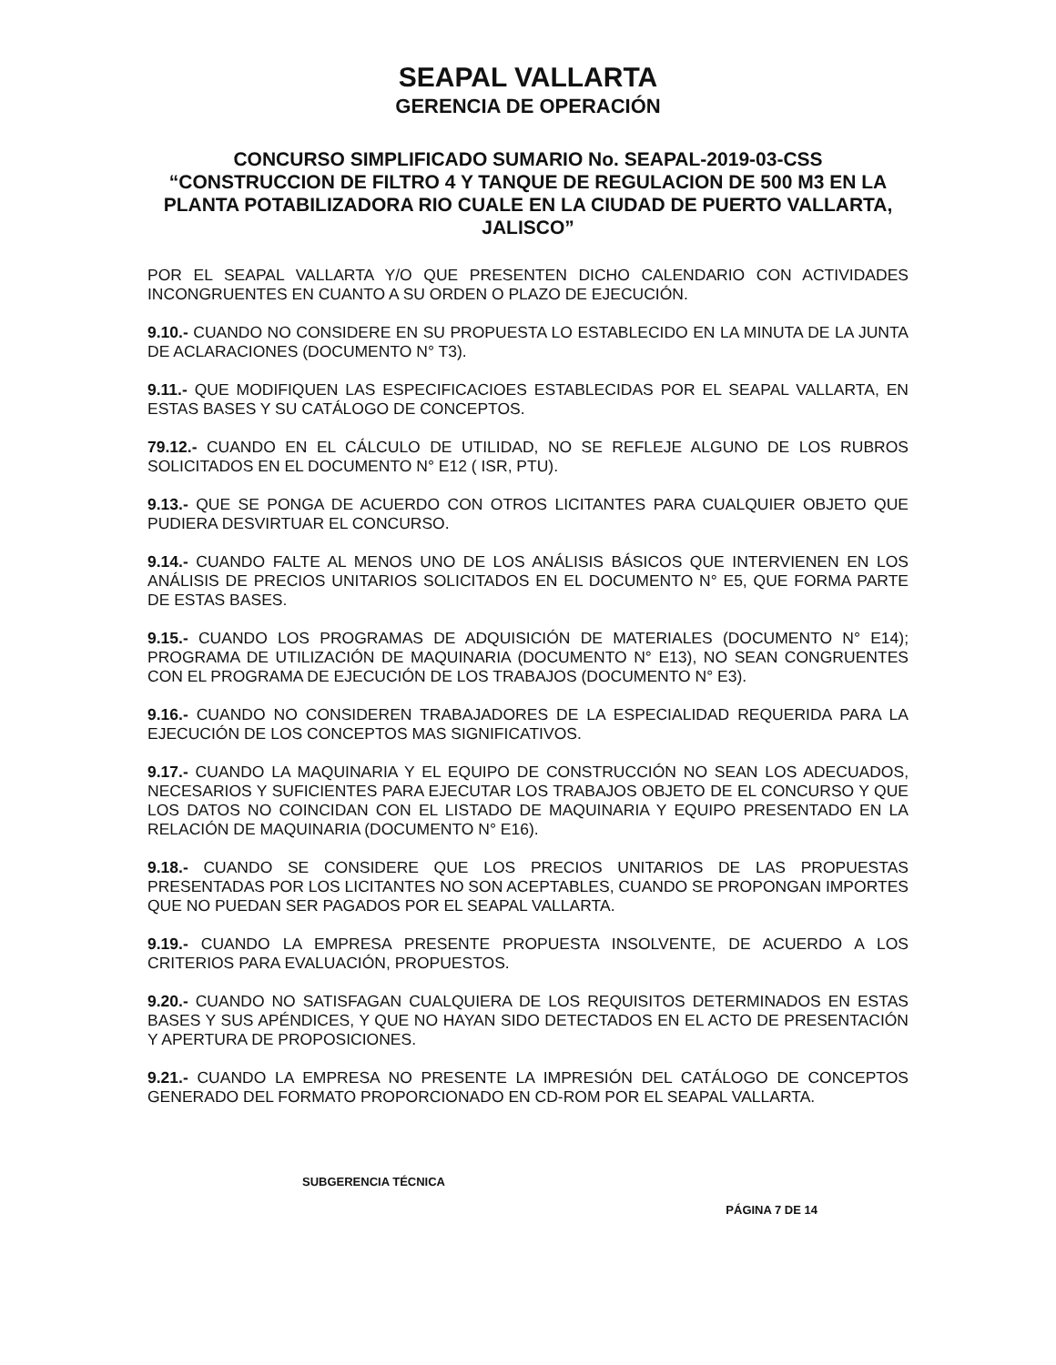SEAPAL VALLARTA
GERENCIA DE OPERACIÓN
CONCURSO SIMPLIFICADO SUMARIO No. SEAPAL-2019-03-CSS
“CONSTRUCCION DE FILTRO 4 Y TANQUE DE REGULACION DE 500 M3 EN LA PLANTA POTABILIZADORA RIO CUALE EN LA CIUDAD DE PUERTO VALLARTA, JALISCO”
POR EL SEAPAL VALLARTA Y/O QUE PRESENTEN DICHO CALENDARIO CON ACTIVIDADES INCONGRUENTES EN CUANTO A SU ORDEN O PLAZO DE EJECUCIÓN.
9.10.- CUANDO NO CONSIDERE EN SU PROPUESTA LO ESTABLECIDO EN LA MINUTA DE LA JUNTA DE ACLARACIONES (DOCUMENTO N° T3).
9.11.- QUE MODIFIQUEN LAS ESPECIFICACIOES ESTABLECIDAS POR EL SEAPAL VALLARTA, EN ESTAS BASES Y SU CATÁLOGO DE CONCEPTOS.
79.12.- CUANDO EN EL CÁLCULO DE UTILIDAD, NO SE REFLEJE ALGUNO DE LOS RUBROS SOLICITADOS EN EL DOCUMENTO N° E12 ( ISR, PTU).
9.13.- QUE SE PONGA DE ACUERDO CON OTROS LICITANTES PARA CUALQUIER OBJETO QUE PUDIERA DESVIRTUAR EL CONCURSO.
9.14.- CUANDO FALTE AL MENOS UNO DE LOS ANÁLISIS BÁSICOS QUE INTERVIENEN EN LOS ANÁLISIS DE PRECIOS UNITARIOS SOLICITADOS EN EL DOCUMENTO N° E5, QUE FORMA PARTE DE ESTAS BASES.
9.15.- CUANDO LOS PROGRAMAS DE ADQUISICIÓN DE MATERIALES (DOCUMENTO N° E14); PROGRAMA DE UTILIZACIÓN DE MAQUINARIA (DOCUMENTO N° E13), NO SEAN CONGRUENTES CON EL PROGRAMA DE EJECUCIÓN DE LOS TRABAJOS (DOCUMENTO N° E3).
9.16.- CUANDO NO CONSIDEREN TRABAJADORES DE LA ESPECIALIDAD REQUERIDA PARA LA EJECUCIÓN DE LOS CONCEPTOS MAS SIGNIFICATIVOS.
9.17.- CUANDO LA MAQUINARIA Y EL EQUIPO DE CONSTRUCCIÓN NO SEAN LOS ADECUADOS, NECESARIOS Y SUFICIENTES PARA EJECUTAR LOS TRABAJOS OBJETO DE EL CONCURSO Y QUE LOS DATOS NO COINCIDAN CON EL LISTADO DE MAQUINARIA Y EQUIPO PRESENTADO EN LA RELACIÓN DE MAQUINARIA (DOCUMENTO N° E16).
9.18.- CUANDO SE CONSIDERE QUE LOS PRECIOS UNITARIOS DE LAS PROPUESTAS PRESENTADAS POR LOS LICITANTES NO SON ACEPTABLES, CUANDO SE PROPONGAN IMPORTES QUE NO PUEDAN SER PAGADOS POR EL SEAPAL VALLARTA.
9.19.- CUANDO LA EMPRESA PRESENTE PROPUESTA INSOLVENTE, DE ACUERDO A LOS CRITERIOS PARA EVALUACIÓN, PROPUESTOS.
9.20.- CUANDO NO SATISFAGAN CUALQUIERA DE LOS REQUISITOS DETERMINADOS EN ESTAS BASES Y SUS APÉNDICES, Y QUE NO HAYAN SIDO DETECTADOS EN EL ACTO DE PRESENTACIÓN Y APERTURA DE PROPOSICIONES.
9.21.- CUANDO LA EMPRESA NO PRESENTE LA IMPRESIÓN DEL CATÁLOGO DE CONCEPTOS GENERADO DEL FORMATO PROPORCIONADO EN CD-ROM POR EL SEAPAL VALLARTA.
SUBGERENCIA TÉCNICA
PÁGINA 7 DE 14